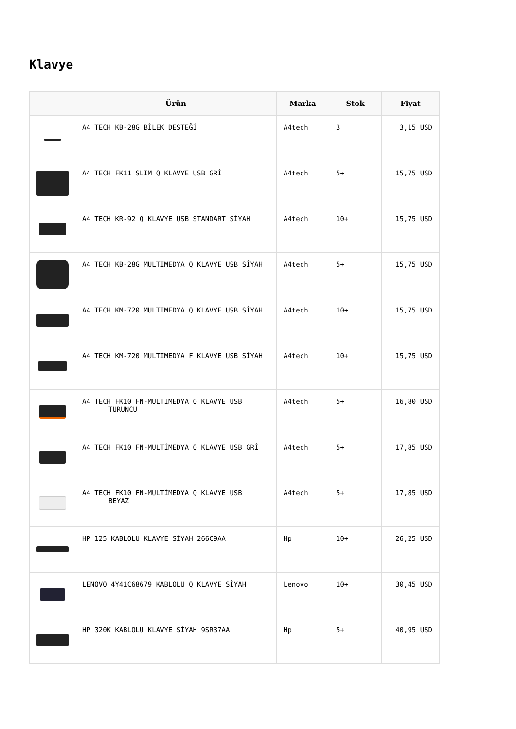Klavye
| | Ürün | Marka | Stok | Fiyat |
| --- | --- | --- | --- | --- |
| | A4 TECH KB-28G BİLEK DESTEĞİ | A4tech | 3 | 3,15 USD |
| | A4 TECH FK11 SLIM Q KLAVYE USB GRİ | A4tech | 5+ | 15,75 USD |
| | A4 TECH KR-92 Q KLAVYE USB STANDART SİYAH | A4tech | 10+ | 15,75 USD |
| | A4 TECH KB-28G MULTIMEDYA Q KLAVYE USB SİYAH | A4tech | 5+ | 15,75 USD |
| | A4 TECH KM-720 MULTIMEDYA Q KLAVYE USB SİYAH | A4tech | 10+ | 15,75 USD |
| | A4 TECH KM-720 MULTIMEDYA F KLAVYE USB SİYAH | A4tech | 10+ | 15,75 USD |
| | A4 TECH FK10 FN-MULTIMEDYA Q KLAVYE USB TURUNCU | A4tech | 5+ | 16,80 USD |
| | A4 TECH FK10 FN-MULTİMEDYA Q KLAVYE USB GRİ | A4tech | 5+ | 17,85 USD |
| | A4 TECH FK10 FN-MULTİMEDYA Q KLAVYE USB BEYAZ | A4tech | 5+ | 17,85 USD |
| | HP 125 KABLOLU KLAVYE SİYAH 266C9AA | Hp | 10+ | 26,25 USD |
| | LENOVO 4Y41C68679 KABLOLU Q KLAVYE SİYAH | Lenovo | 10+ | 30,45 USD |
| | HP 320K KABLOLU KLAVYE SİYAH 9SR37AA | Hp | 5+ | 40,95 USD |